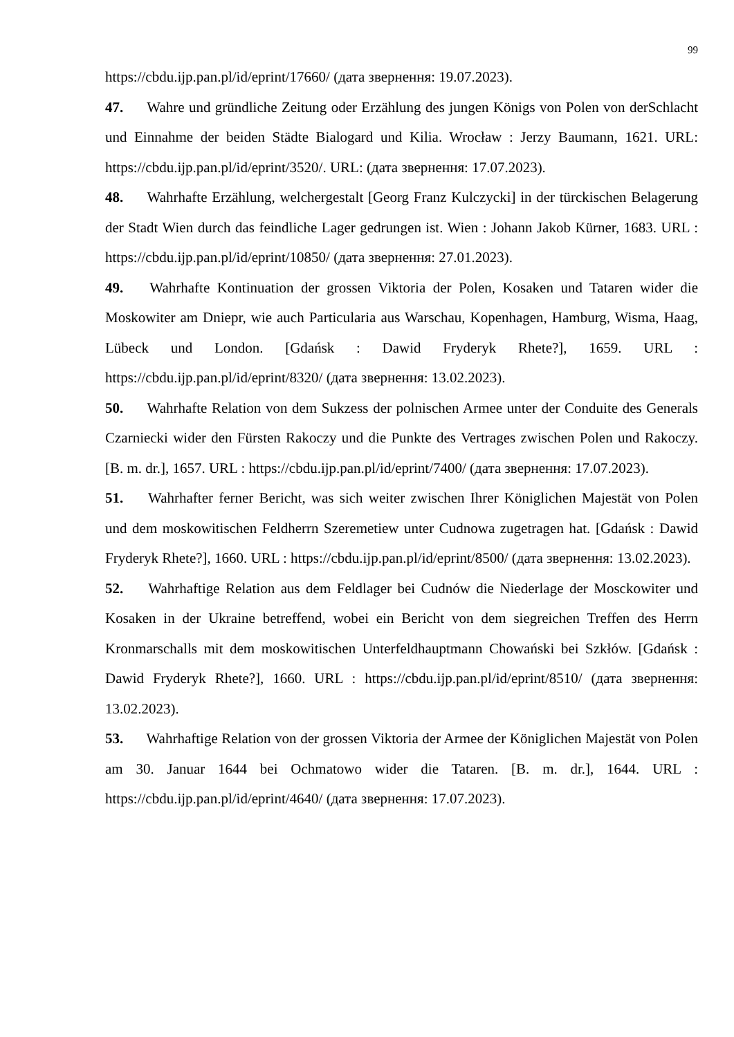99
https://cbdu.ijp.pan.pl/id/eprint/17660/ (дата звернення: 19.07.2023).
47. Wahre und gründliche Zeitung oder Erzählung des jungen Königs von Polen von derSchlacht und Einnahme der beiden Städte Bialogard und Kilia. Wrocław : Jerzy Baumann, 1621. URL: https://cbdu.ijp.pan.pl/id/eprint/3520/. URL: (дата звернення: 17.07.2023).
48. Wahrhafte Erzählung, welchergestalt [Georg Franz Kulczycki] in der türckischen Belagerung der Stadt Wien durch das feindliche Lager gedrungen ist. Wien : Johann Jakob Kürner, 1683. URL : https://cbdu.ijp.pan.pl/id/eprint/10850/ (дата звернення: 27.01.2023).
49. Wahrhafte Kontinuation der grossen Viktoria der Polen, Kosaken und Tataren wider die Moskowiter am Dniepr, wie auch Particularia aus Warschau, Kopenhagen, Hamburg, Wisma, Haag, Lübeck und London. [Gdańsk : Dawid Fryderyk Rhete?], 1659. URL : https://cbdu.ijp.pan.pl/id/eprint/8320/ (дата звернення: 13.02.2023).
50. Wahrhafte Relation von dem Sukzess der polnischen Armee unter der Conduite des Generals Czarniecki wider den Fürsten Rakoczy und die Punkte des Vertrages zwischen Polen und Rakoczy. [B. m. dr.], 1657. URL : https://cbdu.ijp.pan.pl/id/eprint/7400/ (дата звернення: 17.07.2023).
51. Wahrhafter ferner Bericht, was sich weiter zwischen Ihrer Königlichen Majestät von Polen und dem moskowitischen Feldherrn Szeremetiew unter Cudnowa zugetragen hat. [Gdańsk : Dawid Fryderyk Rhete?], 1660. URL : https://cbdu.ijp.pan.pl/id/eprint/8500/ (дата звернення: 13.02.2023).
52. Wahrhaftige Relation aus dem Feldlager bei Cudnów die Niederlage der Mosckowiter und Kosaken in der Ukraine betreffend, wobei ein Bericht von dem siegreichen Treffen des Herrn Kronmarschalls mit dem moskowitischen Unterfeldhauptmann Chowański bei Szkłów. [Gdańsk : Dawid Fryderyk Rhete?], 1660. URL : https://cbdu.ijp.pan.pl/id/eprint/8510/ (дата звернення: 13.02.2023).
53. Wahrhaftige Relation von der grossen Viktoria der Armee der Königlichen Majestät von Polen am 30. Januar 1644 bei Ochmatowo wider die Tataren. [B. m. dr.], 1644. URL : https://cbdu.ijp.pan.pl/id/eprint/4640/ (дата звернення: 17.07.2023).